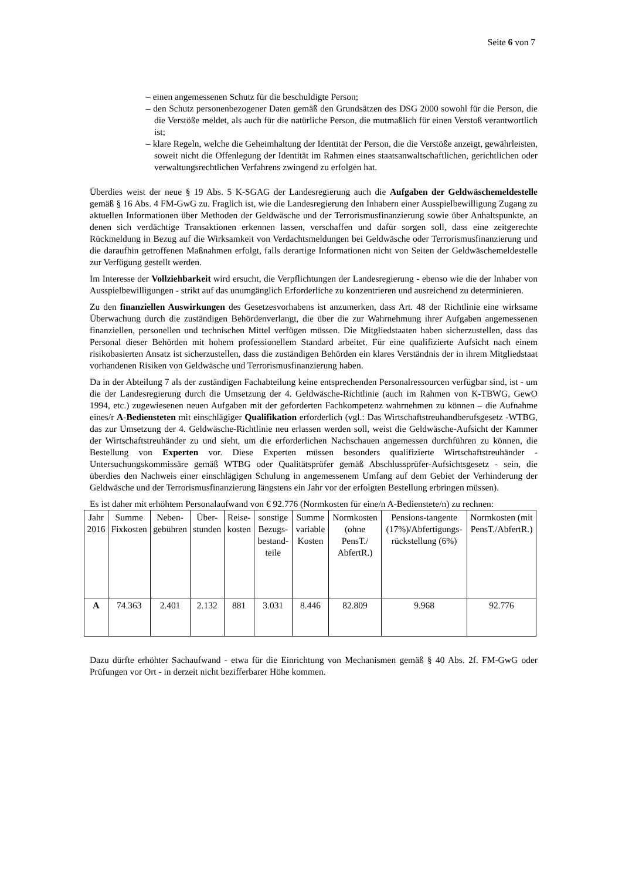Seite 6 von 7
– einen angemessenen Schutz für die beschuldigte Person;
– den Schutz personenbezogener Daten gemäß den Grundsätzen des DSG 2000 sowohl für die Person, die die Verstöße meldet, als auch für die natürliche Person, die mutmaßlich für einen Verstoß verantwortlich ist;
– klare Regeln, welche die Geheimhaltung der Identität der Person, die die Verstöße anzeigt, gewährleisten, soweit nicht die Offenlegung der Identität im Rahmen eines staatsanwaltschaftlichen, gerichtlichen oder verwaltungsrechtlichen Verfahrens zwingend zu erfolgen hat.
Überdies weist der neue § 19 Abs. 5 K-SGAG der Landesregierung auch die Aufgaben der Geldwäschemeldestelle gemäß § 16 Abs. 4 FM-GwG zu. Fraglich ist, wie die Landesregierung den Inhabern einer Ausspielbewilligung Zugang zu aktuellen Informationen über Methoden der Geldwäsche und der Terrorismusfinanzierung sowie über Anhaltspunkte, an denen sich verdächtige Transaktionen erkennen lassen, verschaffen und dafür sorgen soll, dass eine zeitgerechte Rückmeldung in Bezug auf die Wirksamkeit von Verdachtsmeldungen bei Geldwäsche oder Terrorismusfinanzierung und die daraufhin getroffenen Maßnahmen erfolgt, falls derartige Informationen nicht von Seiten der Geldwäschemeldestelle zur Verfügung gestellt werden.
Im Interesse der Vollziehbarkeit wird ersucht, die Verpflichtungen der Landesregierung - ebenso wie die der Inhaber von Ausspielbewilligungen - strikt auf das unumgänglich Erforderliche zu konzentrieren und ausreichend zu determinieren.
Zu den finanziellen Auswirkungen des Gesetzesvorhabens ist anzumerken, dass Art. 48 der Richtlinie eine wirksame Überwachung durch die zuständigen Behördenverlangt, die über die zur Wahrnehmung ihrer Aufgaben angemessenen finanziellen, personellen und technischen Mittel verfügen müssen. Die Mitgliedstaaten haben sicherzustellen, dass das Personal dieser Behörden mit hohem professionellem Standard arbeitet. Für eine qualifizierte Aufsicht nach einem risikobasierten Ansatz ist sicherzustellen, dass die zuständigen Behörden ein klares Verständnis der in ihrem Mitgliedstaat vorhandenen Risiken von Geldwäsche und Terrorismusfinanzierung haben.
Da in der Abteilung 7 als der zuständigen Fachabteilung keine entsprechenden Personalressourcen verfügbar sind, ist - um die der Landesregierung durch die Umsetzung der 4. Geldwäsche-Richtlinie (auch im Rahmen von K-TBWG, GewO 1994, etc.) zugewiesenen neuen Aufgaben mit der geforderten Fachkompetenz wahrnehmen zu können – die Aufnahme eines/r A-Bediensteten mit einschlägiger Qualifikation erforderlich (vgl.: Das Wirtschaftstreuhandberufsgesetz -WTBG, das zur Umsetzung der 4. Geldwäsche-Richtlinie neu erlassen werden soll, weist die Geldwäsche-Aufsicht der Kammer der Wirtschaftstreuhänder zu und sieht, um die erforderlichen Nachschauen angemessen durchführen zu können, die Bestellung von Experten vor. Diese Experten müssen besonders qualifizierte Wirtschaftstreuhänder - Untersuchungskommissäre gemäß WTBG oder Qualitätsprüfer gemäß Abschlussprüfer-Aufsichtsgesetz - sein, die überdies den Nachweis einer einschlägigen Schulung in angemessenem Umfang auf dem Gebiet der Verhinderung der Geldwäsche und der Terrorismusfinanzierung längstens ein Jahr vor der erfolgten Bestellung erbringen müssen).
Es ist daher mit erhöhtem Personalaufwand von € 92.776 (Normkosten für eine/n A-Bedienstete/n) zu rechnen:
| Jahr 2016 | Summe Fixkosten | Neben-gebühren | Über-stunden | Reise-kosten | sonstige Bezugs-bestand-teile | Summe variable Kosten | Normkosten (ohne PensT./ AbfertR.) | Pensions-tangente (17%)/Abfertigungs-rückstellung (6%) | Normkosten (mit PensT./AbfertR.) |
| A | 74.363 | 2.401 | 2.132 | 881 | 3.031 | 8.446 | 82.809 | 9.968 | 92.776 |
Dazu dürfte erhöhter Sachaufwand - etwa für die Einrichtung von Mechanismen gemäß § 40 Abs. 2f. FM-GwG oder Prüfungen vor Ort - in derzeit nicht bezifferbarer Höhe kommen.